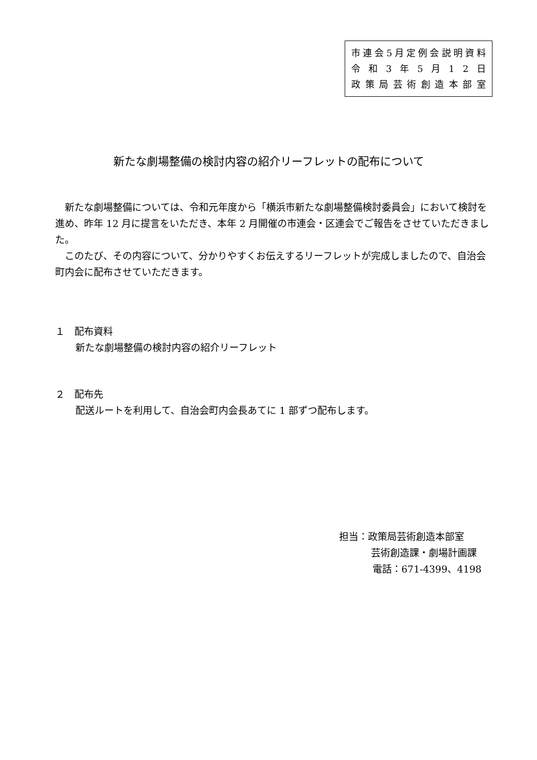市連会 5 月定例会説明資料
令和 3 年 5 月 12 日
政策局芸術創造本部室
新たな劇場整備の検討内容の紹介リーフレットの配布について
新たな劇場整備については、令和元年度から「横浜市新たな劇場整備検討委員会」において検討を進め、昨年 12 月に提言をいただき、本年 2 月開催の市連会・区連会でご報告をさせていただきました。
このたび、その内容について、分かりやすくお伝えするリーフレットが完成しましたので、自治会町内会に配布させていただきます。
１　配布資料
新たな劇場整備の検討内容の紹介リーフレット
２　配布先
配送ルートを利用して、自治会町内会長あてに 1 部ずつ配布します。
担当：政策局芸術創造本部室
芸術創造課・劇場計画課
電話：671-4399、4198